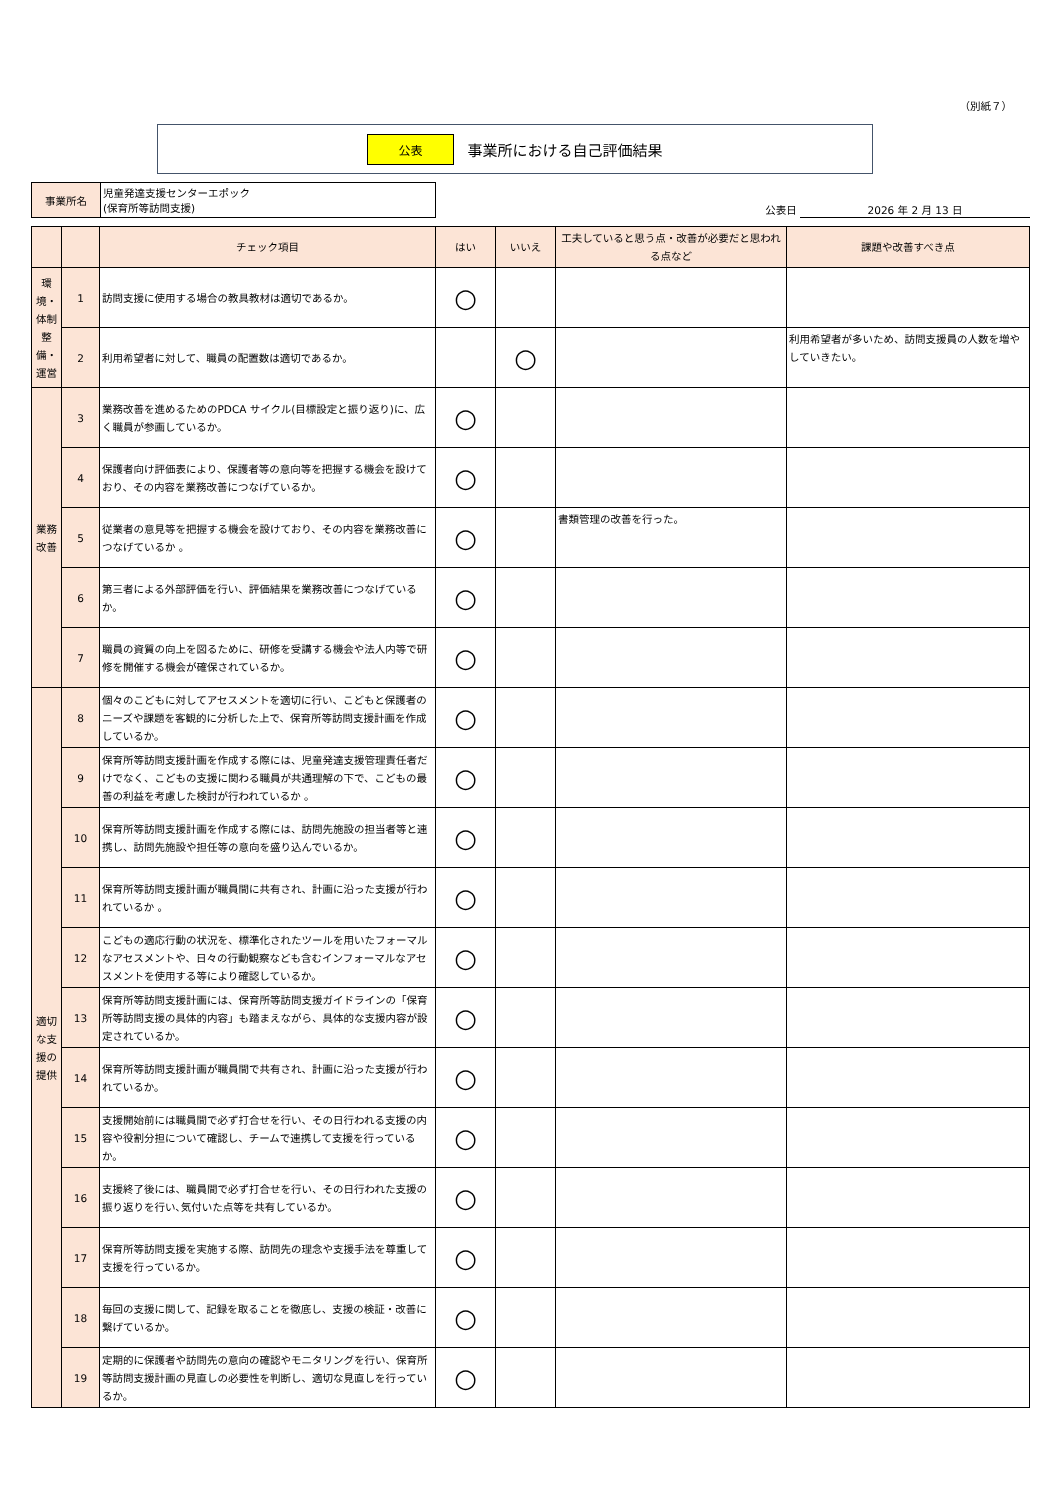（別紙７）
公表 事業所における自己評価結果
| 事業所名 | 児童発達支援センターエポック (保育所等訪問支援) |
公表日 2026 年 2 月 13 日
| | | チェック項目 | はい | いいえ | 工夫していると思う点・改善が必要だと思われる点など | 課題や改善すべき点 |
| --- | --- | --- | --- | --- | --- | --- |
| 環境・体制整備・運営 | 1 | 訪問支援に使用する場合の教具教材は適切であるか。 | ○ | | | |
| | 2 | 利用希望者に対して、職員の配置数は適切であるか。 | | ○ | | 利用希望者が多いため、訪問支援員の人数を増やしていきたい。 |
| 業務改善 | 3 | 業務改善を進めるためのPDCA サイクル(目標設定と振り返り)に、広く職員が参画しているか。 | ○ | | | |
| | 4 | 保護者向け評価表により、保護者等の意向等を把握する機会を設けており、その内容を業務改善につなげているか。 | ○ | | | |
| | 5 | 従業者の意見等を把握する機会を設けており、その内容を業務改善につなげているか 。 | ○ | | 書類管理の改善を行った。 | |
| | 6 | 第三者による外部評価を行い、評価結果を業務改善につなげているか。 | ○ | | | |
| | 7 | 職員の資質の向上を図るために、研修を受講する機会や法人内等で研修を開催する機会が確保されているか。 | ○ | | | |
| 適切な支援の提供 | 8 | 個々のこどもに対してアセスメントを適切に行い、こどもと保護者のニーズや課題を客観的に分析した上で、保育所等訪問支援計画を作成しているか。 | ○ | | | |
| | 9 | 保育所等訪問支援計画を作成する際には、児童発達支援管理責任者だけでなく、こどもの支援に関わる職員が共通理解の下で、こどもの最善の利益を考慮した検討が行われているか 。 | ○ | | | |
| | 10 | 保育所等訪問支援計画を作成する際には、訪問先施設の担当者等と連携し、訪問先施設や担任等の意向を盛り込んでいるか。 | ○ | | | |
| | 11 | 保育所等訪問支援計画が職員間に共有され、計画に沿った支援が行われているか 。 | ○ | | | |
| | 12 | こどもの適応行動の状況を、標準化されたツールを用いたフォーマルなアセスメントや、日々の行動観察なども含むインフォーマルなアセスメントを使用する等により確認しているか。 | ○ | | | |
| | 13 | 保育所等訪問支援計画には、保育所等訪問支援ガイドラインの「保育所等訪問支援の具体的内容」も踏まえながら、具体的な支援内容が設定されているか。 | ○ | | | |
| | 14 | 保育所等訪問支援計画が職員間で共有され、計画に沿った支援が行われているか。 | ○ | | | |
| | 15 | 支援開始前には職員間で必ず打合せを行い、その日行われる支援の内容や役割分担について確認し、チームで連携して支援を行っているか。 | ○ | | | |
| | 16 | 支援終了後には、職員間で必ず打合せを行い、その日行われた支援の振り返りを行い､気付いた点等を共有しているか。 | ○ | | | |
| | 17 | 保育所等訪問支援を実施する際、訪問先の理念や支援手法を尊重して支援を行っているか。 | ○ | | | |
| | 18 | 毎回の支援に関して、記録を取ることを徹底し、支援の検証・改善に繋げているか。 | ○ | | | |
| | 19 | 定期的に保護者や訪問先の意向の確認やモニタリングを行い、保育所等訪問支援計画の見直しの必要性を判断し、適切な見直しを行っているか。 | ○ | | | |